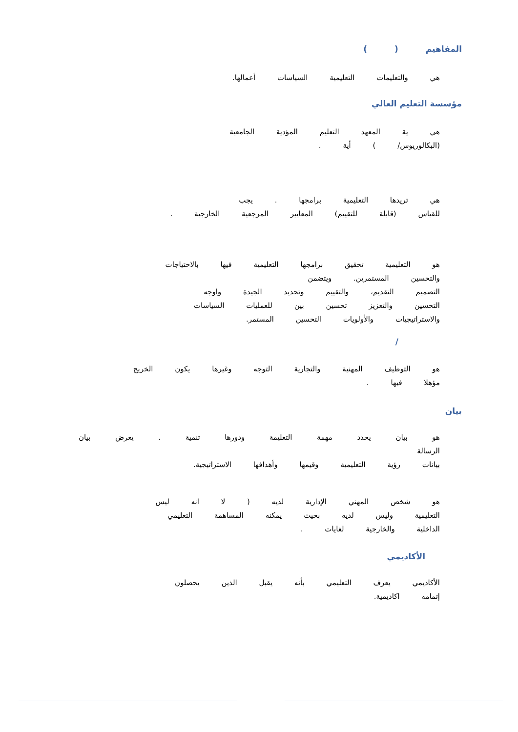المفاهيم ( )
هي والتعليمات التعليمية السياسات أعمالها.
مؤسسة التعليم العالي
هي ية المعهد التعليم المؤدية الجامعية
(البكالوريوس/ ) أية .
هي تريدها التعليمية برامجها . يجب
للقياس (قابلة للتقييم) المعايير المرجعية الخارجية .
هو التعليمية تحقيق برامجها التعليمية فيها بالاحتياجات
والتحسين المستمرين. ويتضمن
التصميم التقديم، والتقييم وتحديد الجيدة واوجه
التحسين والتعزيز تحسين بين للعمليات السياسات
والاستراتيجيات والأولويات التحسين المستمر.
/
هو التوظيف المهنية والتجارية التوجه وغيرها يكون الخريج
مؤهلا فيها .
بيان
هو بيان يحدد مهمة التعليمة ودورها تنمية . يعرض بيان الرسالة
بيانات رؤية التعليمية وقيمها وأهدافها الاستراتيجية.
هو شخص المهني الإدارية لديه ( لا انه ليس
التعليمية وليس لديه بحيث يمكنه المساهمة التعليمي
الداخلية والخارجية لغايات .
الأكاديمي
الأكاديمي يعرف التعليمي بأنه يقبل الذين يحصلون
إتمامه اكاديمية.